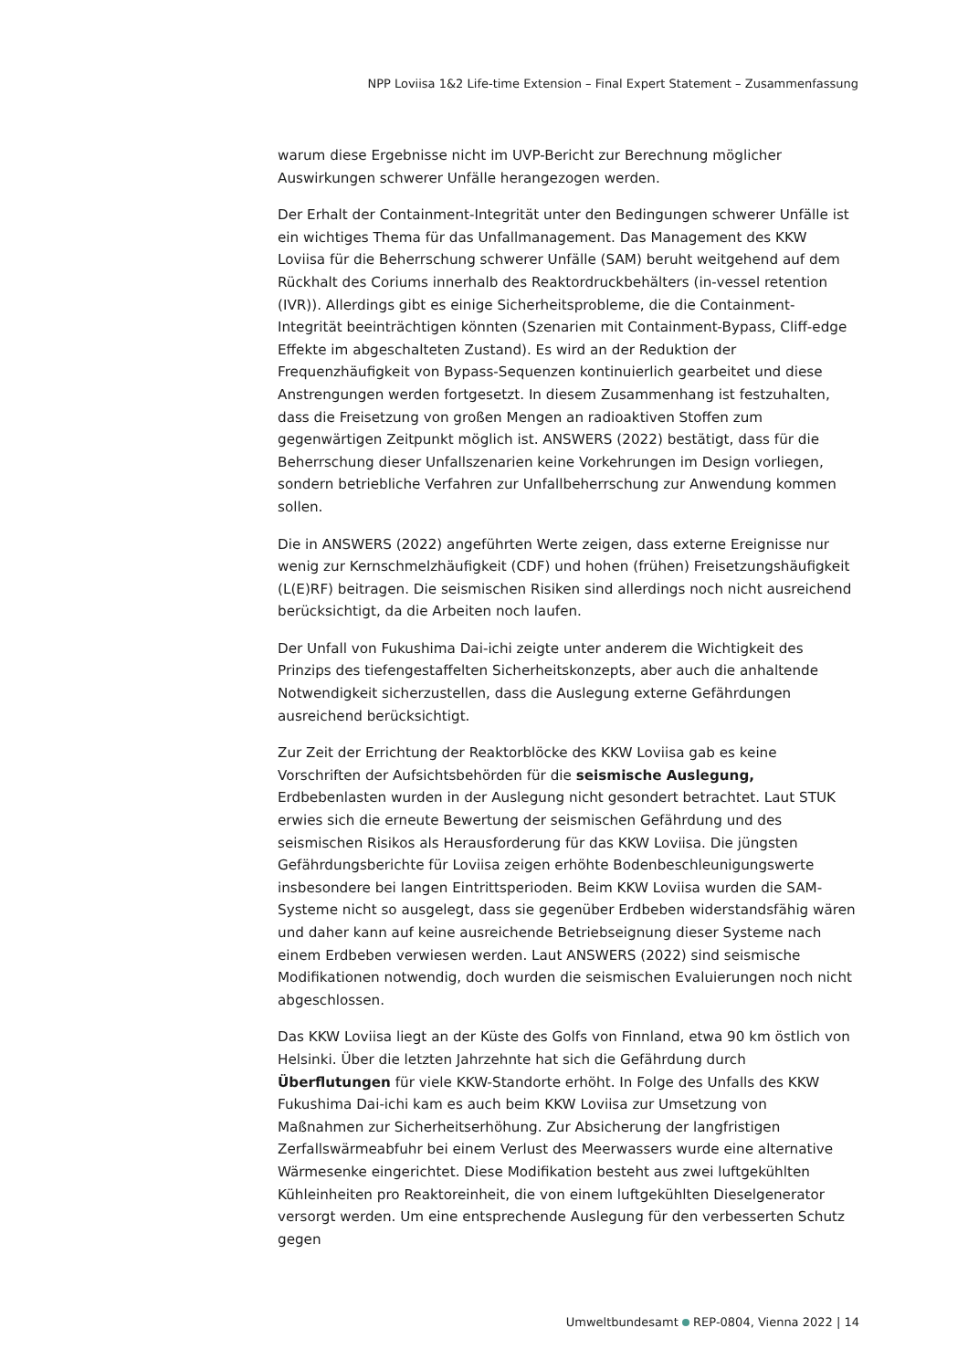NPP Loviisa 1&2 Life-time Extension – Final Expert Statement – Zusammenfassung
warum diese Ergebnisse nicht im UVP-Bericht zur Berechnung möglicher Auswirkungen schwerer Unfälle herangezogen werden.
Der Erhalt der Containment-Integrität unter den Bedingungen schwerer Unfälle ist ein wichtiges Thema für das Unfallmanagement. Das Management des KKW Loviisa für die Beherrschung schwerer Unfälle (SAM) beruht weitgehend auf dem Rückhalt des Coriums innerhalb des Reaktordruckbehälters (in-vessel retention (IVR)). Allerdings gibt es einige Sicherheitsprobleme, die die Containment-Integrität beeinträchtigen könnten (Szenarien mit Containment-Bypass, Cliff-edge Effekte im abgeschalteten Zustand). Es wird an der Reduktion der Frequenzhäufigkeit von Bypass-Sequenzen kontinuierlich gearbeitet und diese Anstrengungen werden fortgesetzt. In diesem Zusammenhang ist festzuhalten, dass die Freisetzung von großen Mengen an radioaktiven Stoffen zum gegenwärtigen Zeitpunkt möglich ist. ANSWERS (2022) bestätigt, dass für die Beherrschung dieser Unfallszenarien keine Vorkehrungen im Design vorliegen, sondern betriebliche Verfahren zur Unfallbeherrschung zur Anwendung kommen sollen.
Die in ANSWERS (2022) angeführten Werte zeigen, dass externe Ereignisse nur wenig zur Kernschmelzhäufigkeit (CDF) und hohen (frühen) Freisetzungshäufigkeit (L(E)RF) beitragen. Die seismischen Risiken sind allerdings noch nicht ausreichend berücksichtigt, da die Arbeiten noch laufen.
Der Unfall von Fukushima Dai-ichi zeigte unter anderem die Wichtigkeit des Prinzips des tiefengestaffelten Sicherheitskonzepts, aber auch die anhaltende Notwendigkeit sicherzustellen, dass die Auslegung externe Gefährdungen ausreichend berücksichtigt.
Zur Zeit der Errichtung der Reaktorblöcke des KKW Loviisa gab es keine Vorschriften der Aufsichtsbehörden für die seismische Auslegung, Erdbebenlasten wurden in der Auslegung nicht gesondert betrachtet. Laut STUK erwies sich die erneute Bewertung der seismischen Gefährdung und des seismischen Risikos als Herausforderung für das KKW Loviisa. Die jüngsten Gefährdungsberichte für Loviisa zeigen erhöhte Bodenbeschleunigungswerte insbesondere bei langen Eintrittsperioden. Beim KKW Loviisa wurden die SAM-Systeme nicht so ausgelegt, dass sie gegenüber Erdbeben widerstandsfähig wären und daher kann auf keine ausreichende Betriebseignung dieser Systeme nach einem Erdbeben verwiesen werden. Laut ANSWERS (2022) sind seismische Modifikationen notwendig, doch wurden die seismischen Evaluierungen noch nicht abgeschlossen.
Das KKW Loviisa liegt an der Küste des Golfs von Finnland, etwa 90 km östlich von Helsinki. Über die letzten Jahrzehnte hat sich die Gefährdung durch Überflutungen für viele KKW-Standorte erhöht. In Folge des Unfalls des KKW Fukushima Dai-ichi kam es auch beim KKW Loviisa zur Umsetzung von Maßnahmen zur Sicherheitserhöhung. Zur Absicherung der langfristigen Zerfallswärmeabfuhr bei einem Verlust des Meerwassers wurde eine alternative Wärmesenke eingerichtet. Diese Modifikation besteht aus zwei luftgekühlten Kühleinheiten pro Reaktoreinheit, die von einem luftgekühlten Dieselgenerator versorgt werden. Um eine entsprechende Auslegung für den verbesserten Schutz gegen
Umweltbundesamt REP-0804, Vienna 2022 | 14